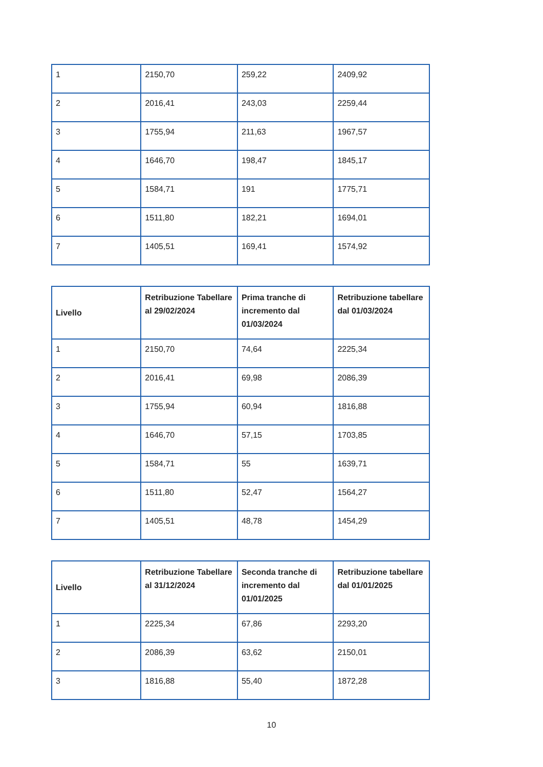| 1 | 2150,70 | 259,22 | 2409,92 |
| 2 | 2016,41 | 243,03 | 2259,44 |
| 3 | 1755,94 | 211,63 | 1967,57 |
| 4 | 1646,70 | 198,47 | 1845,17 |
| 5 | 1584,71 | 191 | 1775,71 |
| 6 | 1511,80 | 182,21 | 1694,01 |
| 7 | 1405,51 | 169,41 | 1574,92 |
| Livello | Retribuzione Tabellare al 29/02/2024 | Prima tranche di incremento dal 01/03/2024 | Retribuzione tabellare dal 01/03/2024 |
| --- | --- | --- | --- |
| 1 | 2150,70 | 74,64 | 2225,34 |
| 2 | 2016,41 | 69,98 | 2086,39 |
| 3 | 1755,94 | 60,94 | 1816,88 |
| 4 | 1646,70 | 57,15 | 1703,85 |
| 5 | 1584,71 | 55 | 1639,71 |
| 6 | 1511,80 | 52,47 | 1564,27 |
| 7 | 1405,51 | 48,78 | 1454,29 |
| Livello | Retribuzione Tabellare al 31/12/2024 | Seconda tranche di incremento dal 01/01/2025 | Retribuzione tabellare dal 01/01/2025 |
| --- | --- | --- | --- |
| 1 | 2225,34 | 67,86 | 2293,20 |
| 2 | 2086,39 | 63,62 | 2150,01 |
| 3 | 1816,88 | 55,40 | 1872,28 |
10